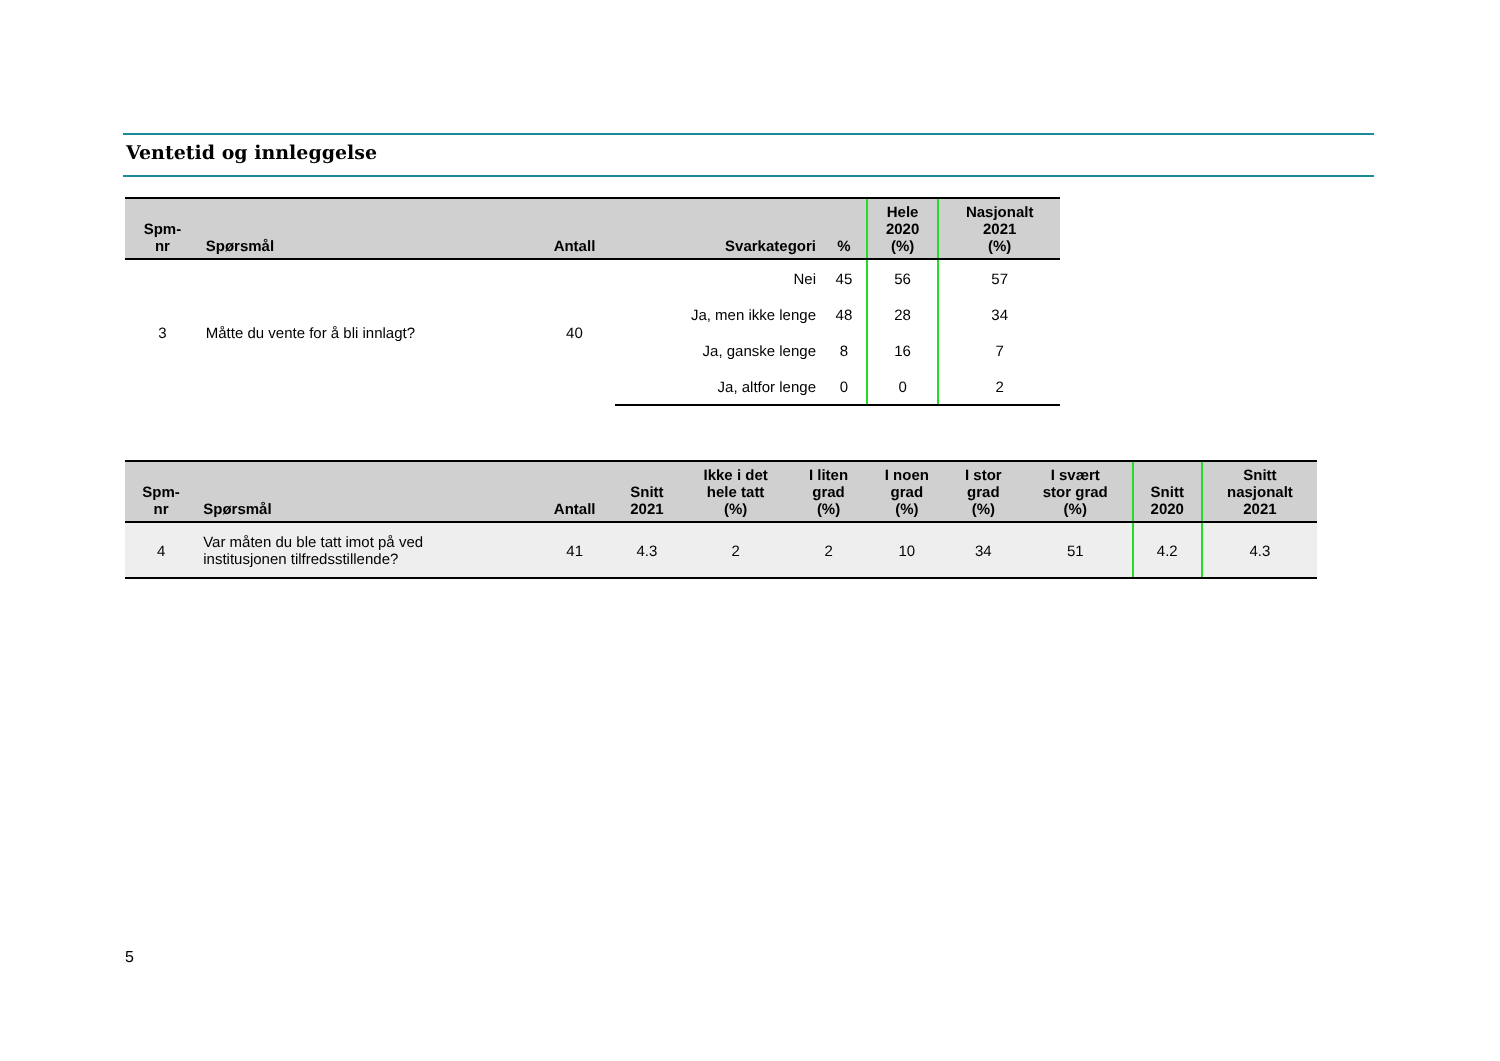Ventetid og innleggelse
| Spm- nr | Spørsmål | Antall | Svarkategori | % | Hele 2020 (%) | Nasjonalt 2021 (%) |
| --- | --- | --- | --- | --- | --- | --- |
| 3 | Måtte du vente for å bli innlagt? | 40 | Nei | 45 | 56 | 57 |
| | | | Ja, men ikke lenge | 48 | 28 | 34 |
| | | | Ja, ganske lenge | 8 | 16 | 7 |
| | | | Ja, altfor lenge | 0 | 0 | 2 |
| Spm- nr | Spørsmål | Antall | Snitt 2021 | Ikke i det hele tatt (%) | I liten grad (%) | I noen grad (%) | I stor grad (%) | I svært stor grad (%) | Snitt 2020 | Snitt nasjonalt 2021 |
| --- | --- | --- | --- | --- | --- | --- | --- | --- | --- | --- |
| 4 | Var måten du ble tatt imot på ved institusjonen tilfredsstillende? | 41 | 4.3 | 2 | 2 | 10 | 34 | 51 | 4.2 | 4.3 |
5